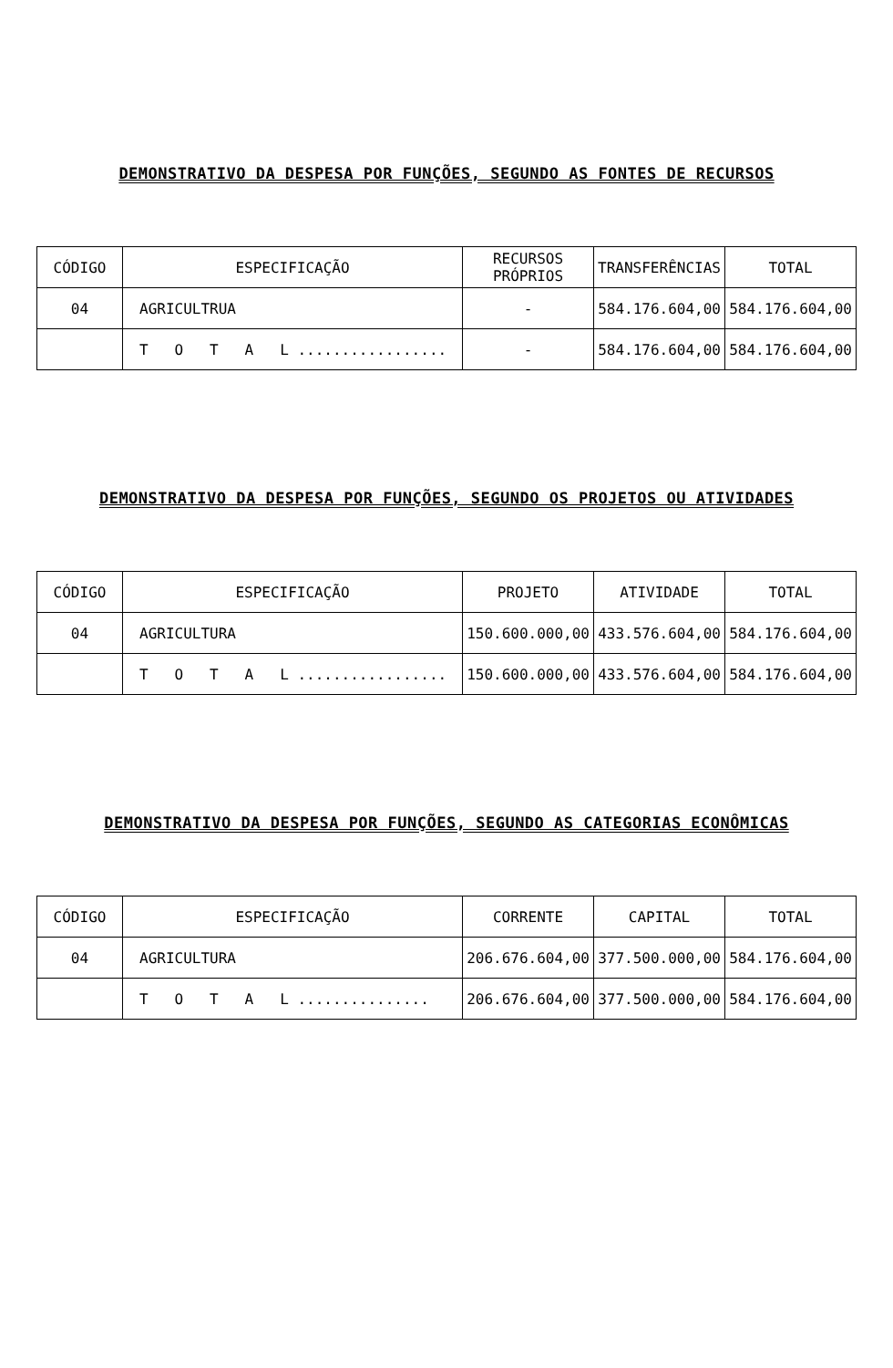DEMONSTRATIVO DA DESPESA POR FUNÇÕES, SEGUNDO AS FONTES DE RECURSOS
| CÓDIGO | ESPECIFICAÇÃO | RECURSOS PRÓPRIOS | TRANSFERÊNCIAS | TOTAL |
| --- | --- | --- | --- | --- |
| 04 | AGRICULTRUA | - | 584.176.604,00 | 584.176.604,00 |
| | T O T A L ................. | - | 584.176.604,00 | 584.176.604,00 |
DEMONSTRATIVO DA DESPESA POR FUNÇÕES, SEGUNDO OS PROJETOS OU ATIVIDADES
| CÓDIGO | ESPECIFICAÇÃO | PROJETO | ATIVIDADE | TOTAL |
| --- | --- | --- | --- | --- |
| 04 | AGRICULTURA | 150.600.000,00 | 433.576.604,00 | 584.176.604,00 |
| | T O T A L ................. | 150.600.000,00 | 433.576.604,00 | 584.176.604,00 |
DEMONSTRATIVO DA DESPESA POR FUNÇÕES, SEGUNDO AS CATEGORIAS ECONÔMICAS
| CÓDIGO | ESPECIFICAÇÃO | CORRENTE | CAPITAL | TOTAL |
| --- | --- | --- | --- | --- |
| 04 | AGRICULTURA | 206.676.604,00 | 377.500.000,00 | 584.176.604,00 |
| | T O T A L ............... | 206.676.604,00 | 377.500.000,00 | 584.176.604,00 |